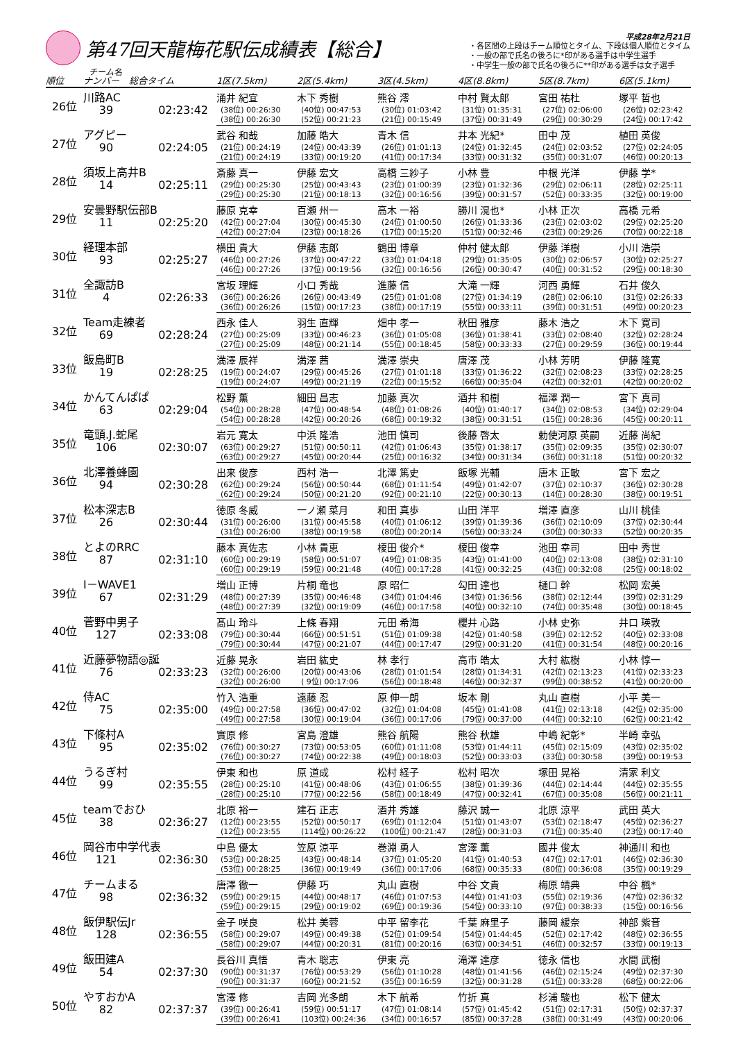第47回天龍梅花駅伝成績表【総合】
チーム名
平成28年2月21日
・各区間の上段はチーム順位とタイム、下段は個人順位とタイム
・一般の部で氏名の後ろに*印がある選手は中学生選手
・中学生一般の部で氏名の後ろに**印がある選手は女子選手
| 順位 | ナンバー | 総合タイム | 1区(7.5km) | 2区(5.4km) | 3区(4.5km) | 4区(8.8km) | 5区(8.7km) | 6区(5.1km) |
| --- | --- | --- | --- | --- | --- | --- | --- | --- |
| 26位 | 川路AC | | 涌井 紀宜 | 木下 秀樹 | 熊谷 澪 | 中村 賢太郎 | 宮田 祐杜 | 塚平 哲也 |
| | 39 | 02:23:42 | (38位) 00:26:30 | (40位) 00:47:53 | (30位) 01:03:42 | (31位) 01:35:31 | (27位) 02:06:00 | (26位) 02:23:42 |
| | | | (38位) 00:26:30 | (52位) 00:21:23 | (21位) 00:15:49 | (37位) 00:31:49 | (29位) 00:30:29 | (24位) 00:17:42 |
| 27位 | アグピー | | 武谷 和哉 | 加藤 皓大 | 青木 信 | 井本 光紀* | 田中 茂 | 植田 英俊 |
| | 90 | 02:24:05 | (21位) 00:24:19 | (24位) 00:43:39 | (26位) 01:01:13 | (24位) 01:32:45 | (24位) 02:03:52 | (27位) 02:24:05 |
| | | | (21位) 00:24:19 | (33位) 00:19:20 | (41位) 00:17:34 | (33位) 00:31:32 | (35位) 00:31:07 | (46位) 00:20:13 |
| 28位 | 須坂上高井B | | 斎藤 真一 | 伊藤 宏文 | 高橋 三紗子 | 小林 豊 | 中根 光洋 | 伊藤 学* |
| | 14 | 02:25:11 | (29位) 00:25:30 | (25位) 00:43:43 | (23位) 01:00:39 | (23位) 01:32:36 | (29位) 02:06:11 | (28位) 02:25:11 |
| | | | (29位) 00:25:30 | (21位) 00:18:13 | (32位) 00:16:56 | (39位) 00:31:57 | (52位) 00:33:35 | (32位) 00:19:00 |
| 29位 | 安曇野駅伝部B | | 藤原 克幸 | 百瀬 州一 | 高木 一裕 | 勝川 滉也* | 小林 正次 | 高橋 元希 |
| | 11 | 02:25:20 | (42位) 00:27:04 | (30位) 00:45:30 | (24位) 01:00:50 | (26位) 01:33:36 | (23位) 02:03:02 | (29位) 02:25:20 |
| | | | (42位) 00:27:04 | (23位) 00:18:26 | (17位) 00:15:20 | (51位) 00:32:46 | (23位) 00:29:26 | (70位) 00:22:18 |
| 30位 | 経理本部 | | 横田 貴大 | 伊藤 志郎 | 鶴田 博章 | 仲村 健太郎 | 伊藤 洋樹 | 小川 浩崇 |
| | 93 | 02:25:27 | (46位) 00:27:26 | (37位) 00:47:22 | (33位) 01:04:18 | (29位) 01:35:05 | (30位) 02:06:57 | (30位) 02:25:27 |
| | | | (46位) 00:27:26 | (37位) 00:19:56 | (32位) 00:16:56 | (26位) 00:30:47 | (40位) 00:31:52 | (29位) 00:18:30 |
| 31位 | 全諏訪B | | 宮坂 理輝 | 小口 秀哉 | 進藤 信 | 大滝 一輝 | 河西 勇輝 | 石井 俊久 |
| | 4 | 02:26:33 | (36位) 00:26:26 | (26位) 00:43:49 | (25位) 01:01:08 | (27位) 01:34:19 | (28位) 02:06:10 | (31位) 02:26:33 |
| | | | (36位) 00:26:26 | (15位) 00:17:23 | (38位) 00:17:19 | (55位) 00:33:11 | (39位) 00:31:51 | (49位) 00:20:23 |
| 32位 | Team走練者 | | 西永 佳人 | 羽生 直輝 | 畑中 孝一 | 秋田 雅彦 | 藤木 浩之 | 木下 寛司 |
| | 69 | 02:28:24 | (27位) 00:25:09 | (33位) 00:46:23 | (36位) 01:05:08 | (36位) 01:38:41 | (33位) 02:08:40 | (32位) 02:28:24 |
| | | | (27位) 00:25:09 | (48位) 00:21:14 | (55位) 00:18:45 | (58位) 00:33:33 | (27位) 00:29:59 | (36位) 00:19:44 |
| 33位 | 飯島町B | | 満澤 辰祥 | 満澤 茜 | 満澤 崇央 | 唐澤 茂 | 小林 芳明 | 伊藤 隆寛 |
| | 19 | 02:28:25 | (19位) 00:24:07 | (29位) 00:45:26 | (27位) 01:01:18 | (33位) 01:36:22 | (32位) 02:08:23 | (33位) 02:28:25 |
| | | | (19位) 00:24:07 | (49位) 00:21:19 | (22位) 00:15:52 | (66位) 00:35:04 | (42位) 00:32:01 | (42位) 00:20:02 |
| 34位 | かんてんぱぱ | | 松野 薫 | 細田 昌志 | 加藤 真次 | 酒井 和樹 | 福澤 潤一 | 宮下 真司 |
| | 63 | 02:29:04 | (54位) 00:28:28 | (47位) 00:48:54 | (48位) 01:08:26 | (40位) 01:40:17 | (34位) 02:08:53 | (34位) 02:29:04 |
| | | | (54位) 00:28:28 | (42位) 00:20:26 | (68位) 00:19:32 | (38位) 00:31:51 | (15位) 00:28:36 | (45位) 00:20:11 |
| 35位 | 竜頭.J.蛇尾 | | 岩元 寛太 | 中浜 隆浩 | 池田 慎司 | 後藤 啓太 | 勅使河原 英嗣 | 近藤 尚紀 |
| | 106 | 02:30:07 | (63位) 00:29:27 | (51位) 00:50:11 | (42位) 01:06:43 | (35位) 01:38:17 | (35位) 02:09:35 | (35位) 02:30:07 |
| | | | (63位) 00:29:27 | (45位) 00:20:44 | (25位) 00:16:32 | (34位) 00:31:34 | (36位) 00:31:18 | (51位) 00:20:32 |
| 36位 | 北澤養蜂園 | | 出来 俊彦 | 西村 浩一 | 北澤 篤史 | 飯塚 光輔 | 唐木 正敏 | 宮下 宏之 |
| | 94 | 02:30:28 | (62位) 00:29:24 | (56位) 00:50:44 | (68位) 01:11:54 | (49位) 01:42:07 | (37位) 02:10:37 | (36位) 02:30:28 |
| | | | (62位) 00:29:24 | (50位) 00:21:20 | (92位) 00:21:10 | (22位) 00:30:13 | (14位) 00:28:30 | (38位) 00:19:51 |
| 37位 | 松本深志B | | 徳原 冬威 | 一ノ瀬 菜月 | 和田 真歩 | 山田 洋平 | 増澤 直彦 | 山川 桃佳 |
| | 26 | 02:30:44 | (31位) 00:26:00 | (31位) 00:45:58 | (40位) 01:06:12 | (39位) 01:39:36 | (36位) 02:10:09 | (37位) 02:30:44 |
| | | | (31位) 00:26:00 | (38位) 00:19:58 | (80位) 00:20:14 | (56位) 00:33:24 | (30位) 00:30:33 | (52位) 00:20:35 |
| 38位 | とよのRRC | | 藤本 真佐志 | 小林 貴恵 | 榎田 俊介* | 榎田 俊幸 | 池田 幸司 | 田中 秀世 |
| | 87 | 02:31:10 | (60位) 00:29:19 | (58位) 00:51:07 | (49位) 01:08:35 | (43位) 01:41:00 | (40位) 02:13:08 | (38位) 02:31:10 |
| | | | (60位) 00:29:19 | (59位) 00:21:48 | (40位) 00:17:28 | (41位) 00:32:25 | (43位) 00:32:08 | (25位) 00:18:02 |
| 39位 | I－WAVE1 | | 増山 正博 | 片桐 竜也 | 原 昭仁 | 勾田 達也 | 樋口 幹 | 松岡 宏美 |
| | 67 | 02:31:29 | (48位) 00:27:39 | (35位) 00:46:48 | (34位) 01:04:46 | (34位) 01:36:56 | (38位) 02:12:44 | (39位) 02:31:29 |
| | | | (48位) 00:27:39 | (32位) 00:19:09 | (46位) 00:17:58 | (40位) 00:32:10 | (74位) 00:35:48 | (30位) 00:18:45 |
| 40位 | 菅野中男子 | | 髙山 玲斗 | 上條 春翔 | 元田 希海 | 櫻井 心路 | 小林 史弥 | 井口 瑛敦 |
| | 127 | 02:33:08 | (79位) 00:30:44 | (66位) 00:51:51 | (51位) 01:09:38 | (42位) 01:40:58 | (39位) 02:12:52 | (40位) 02:33:08 |
| | | | (79位) 00:30:44 | (47位) 00:21:07 | (44位) 00:17:47 | (29位) 00:31:20 | (41位) 00:31:54 | (48位) 00:20:16 |
| 41位 | 近藤夢物語◎誕 | | 近藤 晃永 | 岩田 紘史 | 林 孝行 | 高市 皓太 | 大村 紘樹 | 小林 惇一 |
| | 76 | 02:33:23 | (32位) 00:26:00 | (20位) 00:43:06 | (28位) 01:01:54 | (28位) 01:34:31 | (42位) 02:13:23 | (41位) 02:33:23 |
| | | | (32位) 00:26:00 | ( 9位) 00:17:06 | (56位) 00:18:48 | (46位) 00:32:37 | (99位) 00:38:52 | (41位) 00:20:00 |
| 42位 | 侍AC | | 竹入 浩重 | 遠藤 忍 | 原 伸一朗 | 坂本 剛 | 丸山 直樹 | 小平 美一 |
| | 75 | 02:35:00 | (49位) 00:27:58 | (36位) 00:47:02 | (32位) 01:04:08 | (45位) 01:41:08 | (41位) 02:13:18 | (42位) 02:35:00 |
| | | | (49位) 00:27:58 | (30位) 00:19:04 | (36位) 00:17:06 | (79位) 00:37:00 | (44位) 00:32:10 | (62位) 00:21:42 |
| 43位 | 下條村A | | 實原 修 | 宮島 澄雄 | 熊谷 航陽 | 熊谷 秋雄 | 中嶋 紀彰* | 半崎 幸弘 |
| | 95 | 02:35:02 | (76位) 00:30:27 | (73位) 00:53:05 | (60位) 01:11:08 | (53位) 01:44:11 | (45位) 02:15:09 | (43位) 02:35:02 |
| | | | (76位) 00:30:27 | (74位) 00:22:38 | (49位) 00:18:03 | (52位) 00:33:03 | (33位) 00:30:58 | (39位) 00:19:53 |
| 44位 | うるぎ村 | | 伊東 和也 | 原 道成 | 松村 経子 | 松村 昭次 | 塚田 晃裕 | 清家 利文 |
| | 99 | 02:35:55 | (28位) 00:25:10 | (41位) 00:48:06 | (43位) 01:06:55 | (38位) 01:39:36 | (44位) 02:14:44 | (44位) 02:35:55 |
| | | | (28位) 00:25:10 | (77位) 00:22:56 | (58位) 00:18:49 | (47位) 00:32:41 | (67位) 00:35:08 | (56位) 00:21:11 |
| 45位 | teamでおひ | | 北原 裕一 | 建石 正志 | 酒井 秀雄 | 藤沢 誠一 | 北原 涼平 | 武田 英大 |
| | 38 | 02:36:27 | (12位) 00:23:55 | (52位) 00:50:17 | (69位) 01:12:04 | (51位) 01:43:07 | (53位) 02:18:47 | (45位) 02:36:27 |
| | | | (12位) 00:23:55 | (114位) 00:26:22 | (100位) 00:21:47 | (28位) 00:31:03 | (71位) 00:35:40 | (23位) 00:17:40 |
| 46位 | 岡谷市中学代表 | | 中島 優太 | 笠原 涼平 | 巻淵 勇人 | 宮澤 薫 | 國井 俊太 | 神通川 和也 |
| | 121 | 02:36:30 | (53位) 00:28:25 | (43位) 00:48:14 | (37位) 01:05:20 | (41位) 01:40:53 | (47位) 02:17:01 | (46位) 02:36:30 |
| | | | (53位) 00:28:25 | (36位) 00:19:49 | (36位) 00:17:06 | (68位) 00:35:33 | (80位) 00:36:08 | (35位) 00:19:29 |
| 47位 | チームまる | | 唐澤 徹一 | 伊藤 巧 | 丸山 直樹 | 中谷 文貴 | 梅原 靖典 | 中谷 楓* |
| | 98 | 02:36:32 | (59位) 00:29:15 | (44位) 00:48:17 | (46位) 01:07:53 | (44位) 01:41:03 | (55位) 02:19:36 | (47位) 02:36:32 |
| | | | (59位) 00:29:15 | (29位) 00:19:02 | (69位) 00:19:36 | (54位) 00:33:10 | (97位) 00:38:33 | (15位) 00:16:56 |
| 48位 | 飯伊駅伝Jr | | 金子 咲良 | 松井 美蓉 | 中平 留李花 | 千葉 麻里子 | 藤岡 緩奈 | 神部 紫音 |
| | 128 | 02:36:55 | (58位) 00:29:07 | (49位) 00:49:38 | (52位) 01:09:54 | (54位) 01:44:45 | (52位) 02:17:42 | (48位) 02:36:55 |
| | | | (58位) 00:29:07 | (44位) 00:20:31 | (81位) 00:20:16 | (63位) 00:34:51 | (46位) 00:32:57 | (33位) 00:19:13 |
| 49位 | 飯田建A | | 長谷川 真悟 | 青木 聡志 | 伊東 亮 | 滝澤 達彦 | 徳永 信也 | 水間 武樹 |
| | 54 | 02:37:30 | (90位) 00:31:37 | (76位) 00:53:29 | (56位) 01:10:28 | (48位) 01:41:56 | (46位) 02:15:24 | (49位) 02:37:30 |
| | | | (90位) 00:31:37 | (60位) 00:21:52 | (35位) 00:16:59 | (32位) 00:31:28 | (51位) 00:33:28 | (68位) 00:22:06 |
| 50位 | やすおかA | | 宮澤 修 | 吉岡 光多朗 | 木下 航希 | 竹折 真 | 杉浦 駿也 | 松下 健太 |
| | 82 | 02:37:37 | (39位) 00:26:41 | (59位) 00:51:17 | (47位) 01:08:14 | (57位) 01:45:42 | (51位) 02:17:31 | (50位) 02:37:37 |
| | | | (39位) 00:26:41 | (103位) 00:24:36 | (34位) 00:16:57 | (85位) 00:37:28 | (38位) 00:31:49 | (43位) 00:20:06 |